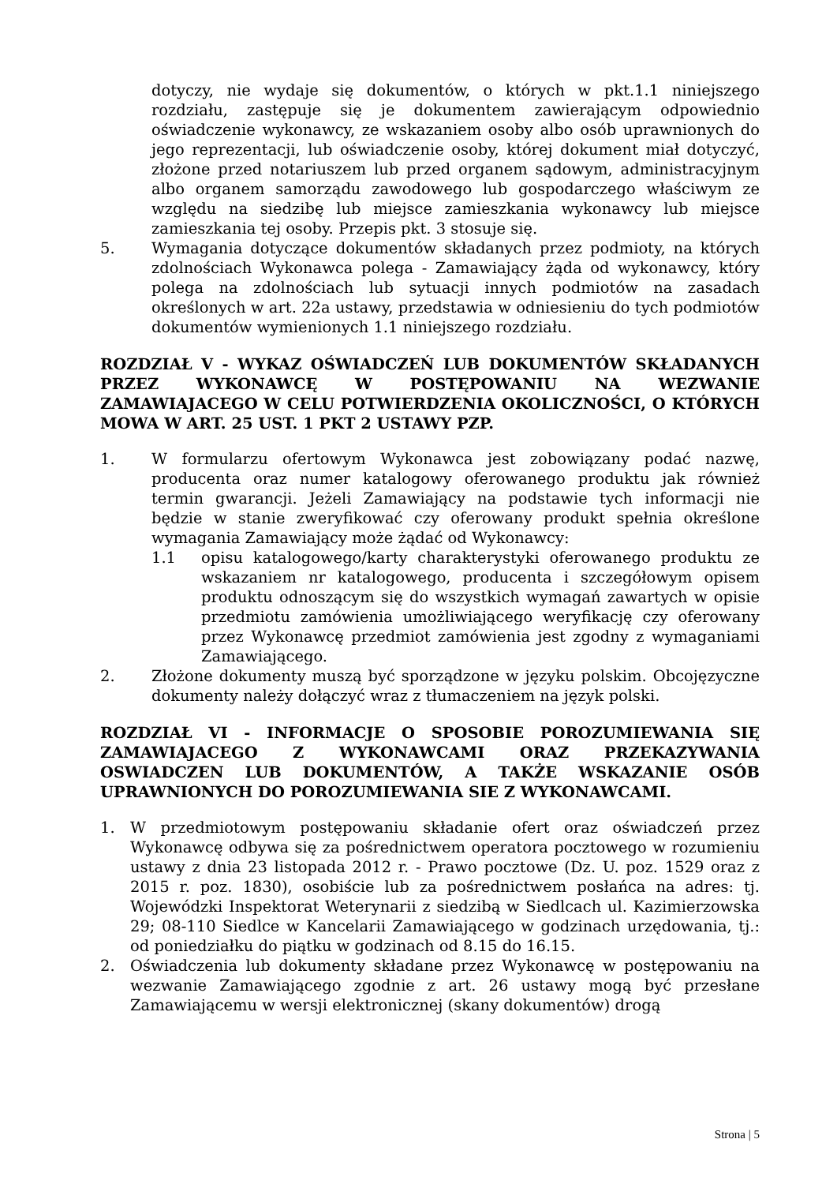dotyczy, nie wydaje się dokumentów, o których w pkt.1.1 niniejszego rozdziału, zastępuje się je dokumentem zawierającym odpowiednio oświadczenie wykonawcy, ze wskazaniem osoby albo osób uprawnionych do jego reprezentacji, lub oświadczenie osoby, której dokument miał dotyczyć, złożone przed notariuszem lub przed organem sądowym, administracyjnym albo organem samorządu zawodowego lub gospodarczego właściwym ze względu na siedzibę lub miejsce zamieszkania wykonawcy lub miejsce zamieszkania tej osoby. Przepis pkt. 3 stosuje się.
5. Wymagania dotyczące dokumentów składanych przez podmioty, na których zdolnościach Wykonawca polega - Zamawiający żąda od wykonawcy, który polega na zdolnościach lub sytuacji innych podmiotów na zasadach określonych w art. 22a ustawy, przedstawia w odniesieniu do tych podmiotów dokumentów wymienionych 1.1 niniejszego rozdziału.
ROZDZIAŁ V - WYKAZ OŚWIADCZEŃ LUB DOKUMENTÓW SKŁADANYCH PRZEZ WYKONAWCĘ W POSTĘPOWANIU NA WEZWANIE ZAMAWIAJACEGO W CELU POTWIERDZENIA OKOLICZNOŚCI, O KTÓRYCH MOWA W ART. 25 UST. 1 PKT 2 USTAWY PZP.
1. W formularzu ofertowym Wykonawca jest zobowiązany podać nazwę, producenta oraz numer katalogowy oferowanego produktu jak również termin gwarancji. Jeżeli Zamawiający na podstawie tych informacji nie będzie w stanie zweryfikować czy oferowany produkt spełnia określone wymagania Zamawiający może żądać od Wykonawcy:
1.1 opisu katalogowego/karty charakterystyki oferowanego produktu ze wskazaniem nr katalogowego, producenta i szczegółowym opisem produktu odnoszącym się do wszystkich wymagań zawartych w opisie przedmiotu zamówienia umożliwiającego weryfikację czy oferowany przez Wykonawcę przedmiot zamówienia jest zgodny z wymaganiami Zamawiającego.
2. Złożone dokumenty muszą być sporządzone w języku polskim. Obcojęzyczne dokumenty należy dołączyć wraz z tłumaczeniem na język polski.
ROZDZIAŁ VI - INFORMACJE O SPOSOBIE POROZUMIEWANIA SIĘ ZAMAWIAJACEGO Z WYKONAWCAMI ORAZ PRZEKAZYWANIA OSWIADCZEN LUB DOKUMENTÓW, A TAKŻE WSKAZANIE OSÓB UPRAWNIONYCH DO POROZUMIEWANIA SIE Z WYKONAWCAMI.
1. W przedmiotowym postępowaniu składanie ofert oraz oświadczeń przez Wykonawcę odbywa się za pośrednictwem operatora pocztowego w rozumieniu ustawy z dnia 23 listopada 2012 r. - Prawo pocztowe (Dz. U. poz. 1529 oraz z 2015 r. poz. 1830), osobiście lub za pośrednictwem posłańca na adres: tj. Wojewódzki Inspektorat Weterynarii z siedzibą w Siedlcach ul. Kazimierzowska 29; 08-110 Siedlce w Kancelarii Zamawiającego w godzinach urzędowania, tj.: od poniedziałku do piątku w godzinach od 8.15 do 16.15.
2. Oświadczenia lub dokumenty składane przez Wykonawcę w postępowaniu na wezwanie Zamawiającego zgodnie z art. 26 ustawy mogą być przesłane Zamawiającemu w wersji elektronicznej (skany dokumentów) drogą
Strona | 5